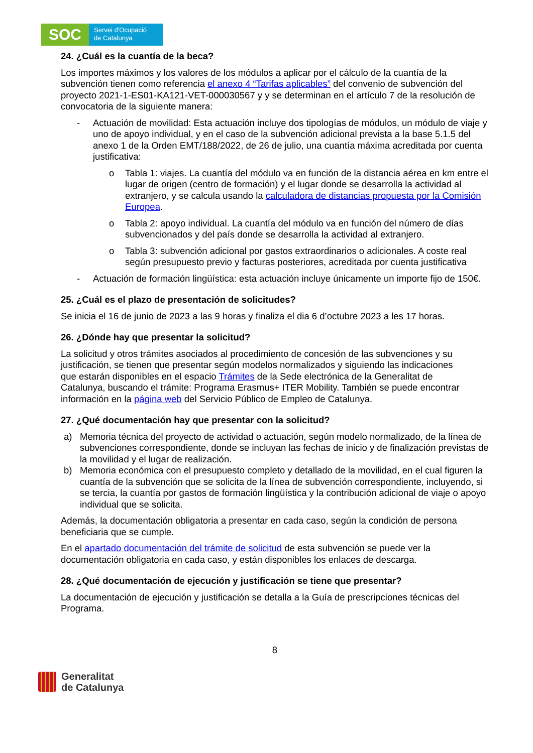SOC
Servei d'Ocupació
de Catalunya
24. ¿Cuál es la cuantía de la beca?
Los importes máximos y los valores de los módulos a aplicar por el cálculo de la cuantía de la subvención tienen como referencia el anexo 4 “Tarifas aplicables” del convenio de subvención del proyecto 2021-1-ES01-KA121-VET-000030567 y y se determinan en el artículo 7 de la resolución de convocatoria de la siguiente manera:
- Actuación de movilidad: Esta actuación incluye dos tipologías de módulos, un módulo de viaje y uno de apoyo individual, y en el caso de la subvención adicional prevista a la base 5.1.5 del anexo 1 de la Orden EMT/188/2022, de 26 de julio, una cuantía máxima acreditada por cuenta justificativa:
o Tabla 1: viajes. La cuantía del módulo va en función de la distancia aérea en km entre el lugar de origen (centro de formación) y el lugar donde se desarrolla la actividad al extranjero, y se calcula usando la calculadora de distancias propuesta por la Comisión Europea.
o Tabla 2: apoyo individual. La cuantía del módulo va en función del número de días subvencionados y del país donde se desarrolla la actividad al extranjero.
o Tabla 3: subvención adicional por gastos extraordinarios o adicionales. A coste real según presupuesto previo y facturas posteriores, acreditada por cuenta justificativa
- Actuación de formación lingüística: esta actuación incluye únicamente un importe fijo de 150€.
25. ¿Cuál es el plazo de presentación de solicitudes?
Se inicia el 16 de junio de 2023 a las 9 horas y finaliza el dia 6 d’octubre 2023 a les 17 horas.
26. ¿Dónde hay que presentar la solicitud?
La solicitud y otros trámites asociados al procedimiento de concesión de las subvenciones y su justificación, se tienen que presentar según modelos normalizados y siguiendo las indicaciones que estarán disponibles en el espacio Trámites de la Sede electrónica de la Generalitat de Catalunya, buscando el trámite: Programa Erasmus+ ITER Mobility. También se puede encontrar información en la página web del Servicio Público de Empleo de Catalunya.
27. ¿Qué documentación hay que presentar con la solicitud?
a) Memoria técnica del proyecto de actividad o actuación, según modelo normalizado, de la línea de subvenciones correspondiente, donde se incluyan las fechas de inicio y de finalización previstas de la movilidad y el lugar de realización.
b) Memoria económica con el presupuesto completo y detallado de la movilidad, en el cual figuren la cuantía de la subvención que se solicita de la línea de subvención correspondiente, incluyendo, si se tercia, la cuantía por gastos de formación lingüística y la contribución adicional de viaje o apoyo individual que se solicita.
Además, la documentación obligatoria a presentar en cada caso, según la condición de persona beneficiaria que se cumple.
En el apartado documentación del trámite de solicitud de esta subvención se puede ver la documentación obligatoria en cada caso, y están disponibles los enlaces de descarga.
28. ¿Qué documentación de ejecución y justificación se tiene que presentar?
La documentación de ejecución y justificación se detalla a la Guía de prescripciones técnicas del Programa.
8
Generalitat
de Catalunya